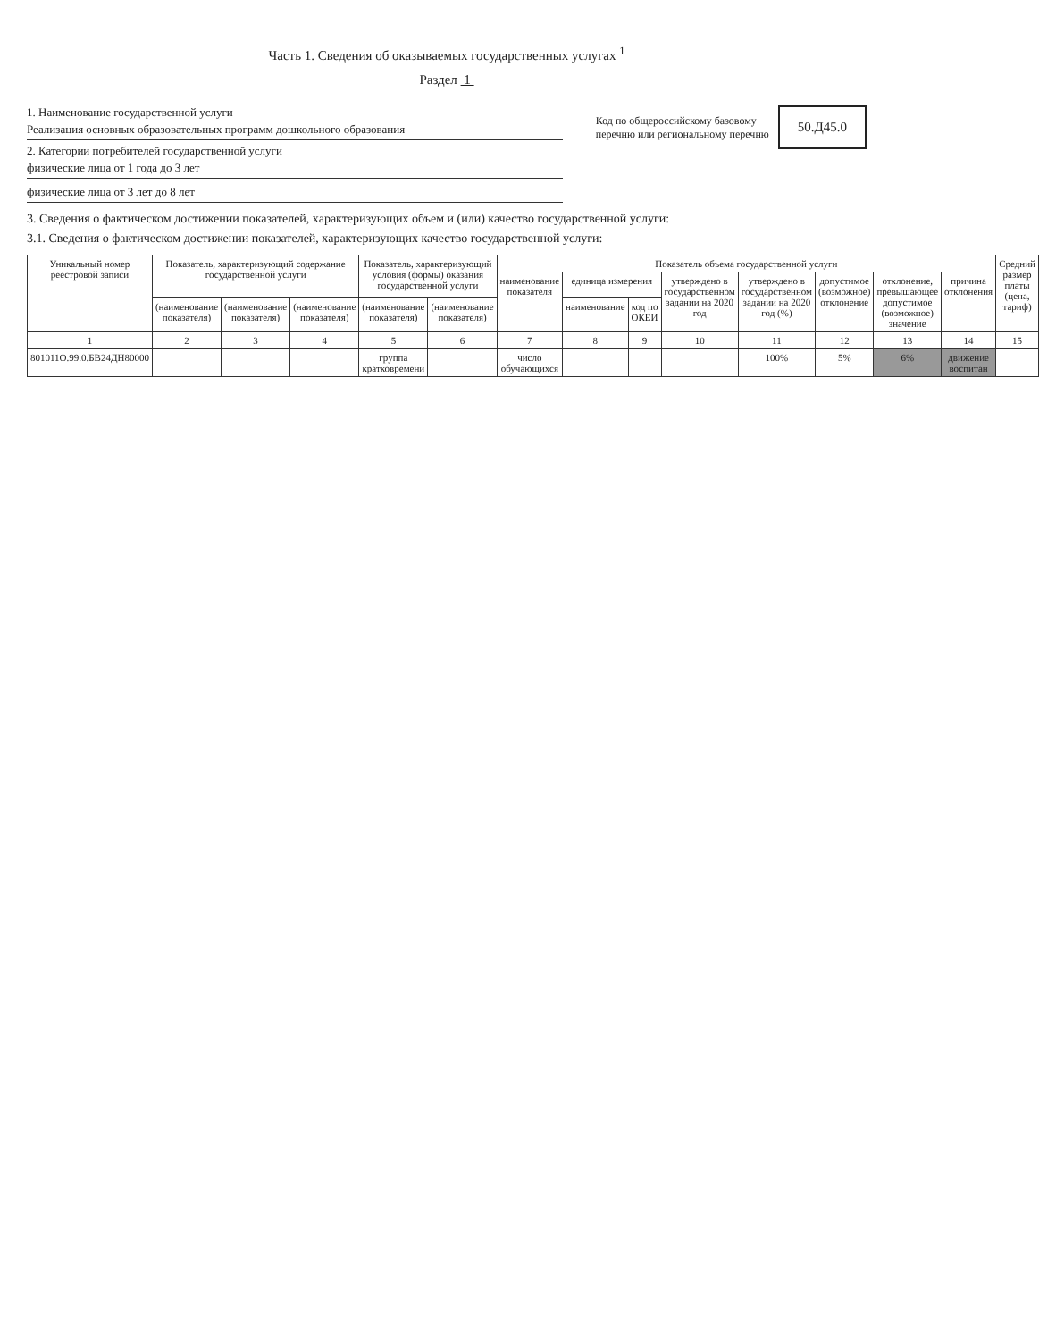Часть 1. Сведения об оказываемых государственных услугах <sup>1</sup>
Раздел 1
1. Наименование государственной услуги
Реализация основных образовательных программ дошкольного образования
2. Категории потребителей государственной услуги
физические лица от 1 года до 3 лет
физические лица от 3 лет до 8 лет
Код по общероссийскому базовому
перечню или региональному перечню
50.Д45.0
3. Сведения о фактическом достижении показателей, характеризующих объем и (или) качество государственной услуги:
3.1. Сведения о фактическом достижении показателей, характеризующих качество государственной услуги:
| Уникальный номер реестровой записи | Показатель, характеризующий содержание государственной услуги | | | Показатель, характеризующий условия (формы) оказания государственной услуги | | Показатель объема государственной услуги | | | | | | | | Средний размер платы (цена, тариф) |
| --- | --- | --- | --- | --- | --- | --- | --- | --- | --- | --- | --- | --- | --- | --- |
| | | | | | | наименование показателя | единица измерения | | утверждено в государственном задании на 2020 год | утверждено в государственном задании на 2020 год (%) | допустимое (возможное) отклонение | отклонение, превышающее допустимое (возможное) значение | причина отклонения | |
| | (наименование показателя) | (наименование показателя) | (наименование показателя) | (наименование показателя) | (наименование показателя) | | наименование | код по ОКЕИ | | | | | | |
| 1 | 2 | 3 | 4 | 5 | 6 | 7 | 8 | 9 | 10 | 11 | 12 | 13 | 14 | 15 |
| 801011О.99.0.БВ24ДН80000 | | | | группа кратковремени | | число обучающихся | | | | 100% | 5% | 6% | движение воспитан | |